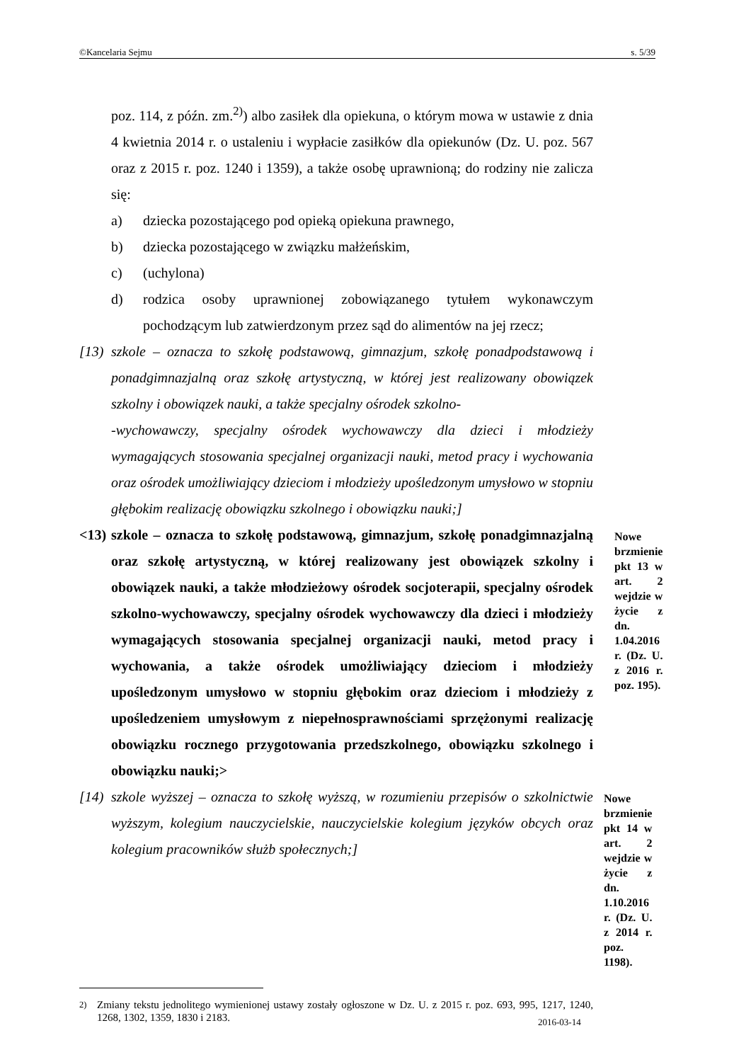©Kancelaria Sejmu s. 5/39
poz. 114, z późn. zm.<sup>2)</sup>) albo zasiłek dla opiekuna, o którym mowa w ustawie z dnia 4 kwietnia 2014 r. o ustaleniu i wypłacie zasiłków dla opiekunów (Dz. U. poz. 567 oraz z 2015 r. poz. 1240 i 1359), a także osobę uprawnioną; do rodziny nie zalicza się:
a) dziecka pozostającego pod opieką opiekuna prawnego,
b) dziecka pozostającego w związku małżeńskim,
c) (uchylona)
d) rodzica osoby uprawnionej zobowiązanego tytułem wykonawczym pochodzącym lub zatwierdzonym przez sąd do alimentów na jej rzecz;
[13) szkole – oznacza to szkołę podstawową, gimnazjum, szkołę ponadpodstawową i ponadgimnazjalną oraz szkołę artystyczną, w której jest realizowany obowiązek szkolny i obowiązek nauki, a także specjalny ośrodek szkolno-
-wychowawczy, specjalny ośrodek wychowawczy dla dzieci i młodzieży wymagających stosowania specjalnej organizacji nauki, metod pracy i wychowania oraz ośrodek umożliwiający dzieciom i młodzieży upośledzonym umysłowo w stopniu głębokim realizację obowiązku szkolnego i obowiązku nauki;]
<13) szkole – oznacza to szkołę podstawową, gimnazjum, szkołę ponadgimnazjalną oraz szkołę artystyczną, w której realizowany jest obowiązek szkolny i obowiązek nauki, a także młodzieżowy ośrodek socjoterapii, specjalny ośrodek szkolno-wychowawczy, specjalny ośrodek wychowawczy dla dzieci i młodzieży wymagających stosowania specjalnej organizacji nauki, metod pracy i wychowania, a także ośrodek umożliwiający dzieciom i młodzieży upośledzonym umysłowo w stopniu głębokim oraz dzieciom i młodzieży z upośledzeniem umysłowym z niepełnosprawnościami sprzężonymi realizację obowiązku rocznego przygotowania przedszkolnego, obowiązku szkolnego i obowiązku nauki;>
Nowe brzmienie pkt 13 w art. 2 wejdzie w życie z dn. 1.04.2016 r. (Dz. U. z 2016 r. poz. 195).
[14) szkole wyższej – oznacza to szkołę wyższą, w rozumieniu przepisów o szkolnictwie wyższym, kolegium nauczycielskie, nauczycielskie kolegium języków obcych oraz kolegium pracowników służb społecznych;]
Nowe brzmienie pkt 14 w art. 2 wejdzie w życie z dn. 1.10.2016 r. (Dz. U. z 2014 r. poz. 1198).
<sup>2)</sup> Zmiany tekstu jednolitego wymienionej ustawy zostały ogłoszone w Dz. U. z 2015 r. poz. 693, 995, 1217, 1240, 1268, 1302, 1359, 1830 i 2183.
2016-03-14